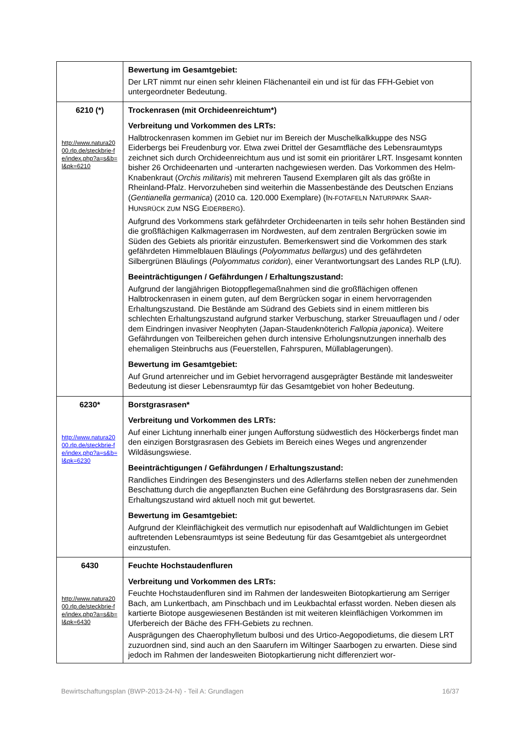| | Bewertung im Gesamtgebiet: Der LRT nimmt nur einen sehr kleinen Flächenanteil ein und ist für das FFH-Gebiet von untergeordneter Bedeutung. |
| 6210 (*) http://www.natura2000.rlp.de/steckbrie-fe/index.php?a=s&b=l&pk=6210 | Trockenrasen (mit Orchideenreichtum*) Verbreitung und Vorkommen des LRTs: Halbtrockenrasen kommen im Gebiet nur im Bereich der Muschelkalkkuppe des NSG Eiderbergs bei Freudenburg vor. Etwa zwei Drittel der Gesamtfläche des Lebensraumtyps zeichnet sich durch Orchideenreichtum aus und ist somit ein prioritärer LRT. Insgesamt konnten bisher 26 Orchideenarten und -unterarten nachgewiesen werden. Das Vorkommen des Helm-Knabenkraut ( Orchis militaris ) mit mehreren Tausend Exemplaren gilt als das größte in Rheinland-Pfalz. Hervorzuheben sind weiterhin die Massenbestände des Deutschen Enzians ( Gentianella germanica ) (2010 ca. 120.000 Exemplare) (I N-FOTAFELN N ATURPARK S AAR -H UNSRÜCK ZUM NSG E IDERBERG ). Aufgrund des Vorkommens stark gefährdeter Orchideenarten in teils sehr hohen Beständen sind die großflächigen Kalkmagerrasen im Nordwesten, auf dem zentralen Bergrücken sowie im Süden des Gebiets als prioritär einzustufen. Bemerkenswert sind die Vorkommen des stark gefährdeten Himmelblauen Bläulings ( Polyommatus bellargus ) und des gefährdeten Silbergrünen Bläulings ( Polyommatus coridon ), einer Verantwortungsart des Landes RLP (LfU). Beeinträchtigungen / Gefährdungen / Erhaltungszustand: Aufgrund der langjährigen Biotoppflegemaßnahmen sind die großflächigen offenen Halbtrockenrasen in einem guten, auf dem Bergrücken sogar in einem hervorragenden Erhaltungszustand. Die Bestände am Südrand des Gebiets sind in einem mittleren bis schlechten Erhaltungszustand aufgrund starker Verbuschung, starker Streuauflagen und / oder dem Eindringen invasiver Neophyten (Japan-Staudenknöterich Fallopia japonica ). Weitere Gefährdungen von Teilbereichen gehen durch intensive Erholungsnutzungen innerhalb des ehemaligen Steinbruchs aus (Feuerstellen, Fahrspuren, Müllablagerungen). Bewertung im Gesamtgebiet: Auf Grund artenreicher und im Gebiet hervorragend ausgeprägter Bestände mit landesweiter Bedeutung ist dieser Lebensraumtyp für das Gesamtgebiet von hoher Bedeutung. |
| 6230* http://www.natura2000.rlp.de/steckbrie-fe/index.php?a=s&b=l&pk=6230 | Borstgrasrasen* Verbreitung und Vorkommen des LRTs: Auf einer Lichtung innerhalb einer jungen Aufforstung südwestlich des Höckerbergs findet man den einzigen Borstgrasrasen des Gebiets im Bereich eines Weges und angrenzender Wildäsungswiese. Beeinträchtigungen / Gefährdungen / Erhaltungszustand: Randliches Eindringen des Besenginsters und des Adlerfarns stellen neben der zunehmenden Beschattung durch die angepflanzten Buchen eine Gefährdung des Borstgrasrasens dar. Sein Erhaltungszustand wird aktuell noch mit gut bewertet. Bewertung im Gesamtgebiet: Aufgrund der Kleinflächigkeit des vermutlich nur episodenhaft auf Waldlichtungen im Gebiet auftretenden Lebensraumtyps ist seine Bedeutung für das Gesamtgebiet als untergeordnet einzustufen. |
| 6430 http://www.natura2000.rlp.de/steckbrie-fe/index.php?a=s&b=l&pk=6430 | Feuchte Hochstaudenfluren Verbreitung und Vorkommen des LRTs: Feuchte Hochstaudenfluren sind im Rahmen der landesweiten Biotopkartierung am Serriger Bach, am Lunkertbach, am Pinschbach und im Leukbachtal erfasst worden. Neben diesen als kartierte Biotope ausgewiesenen Beständen ist mit weiteren kleinflächigen Vorkommen im Uferbereich der Bäche des FFH-Gebiets zu rechnen. Ausprägungen des Chaerophylletum bulbosi und des Urtico-Aegopodietums, die diesem LRT zuzuordnen sind, sind auch an den Saarufern im Wiltinger Saarbogen zu erwarten. Diese sind jedoch im Rahmen der landesweiten Biotopkartierung nicht differenziert wor- |
Bewirtschaftungsplan (BWP-2013-24-N) - Teil A: Grundlagen 16/37